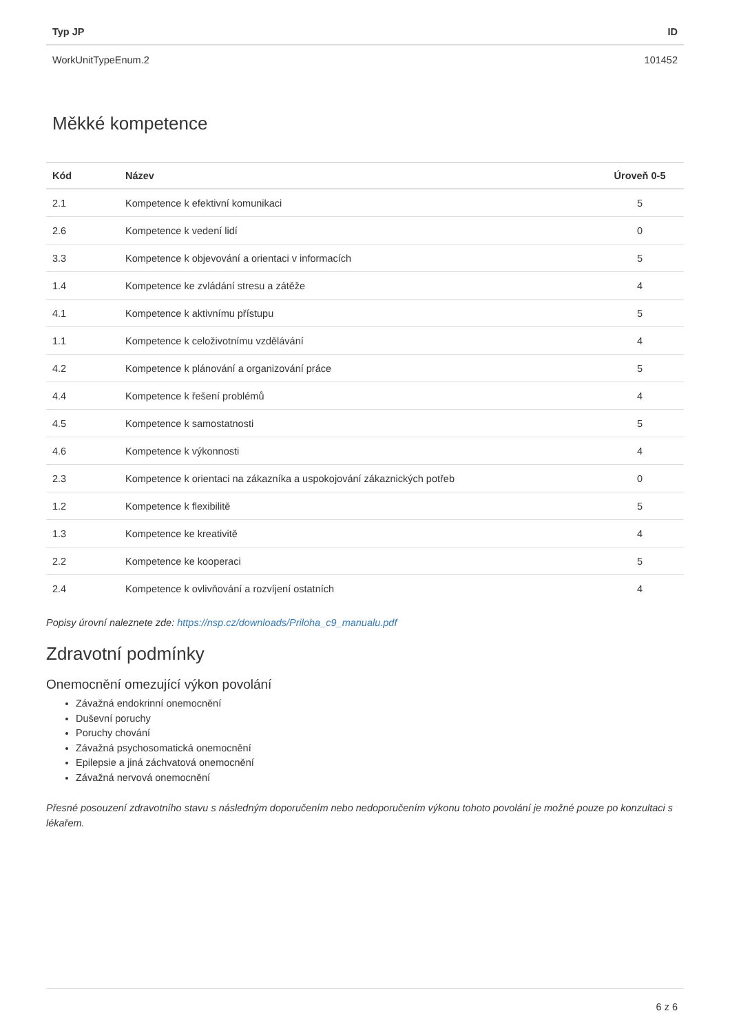| Typ JP | ID |
| --- | --- |
| WorkUnitTypeEnum.2 | 101452 |
Měkké kompetence
| Kód | Název | Úroveň 0-5 |
| --- | --- | --- |
| 2.1 | Kompetence k efektivní komunikaci | 5 |
| 2.6 | Kompetence k vedení lidí | 0 |
| 3.3 | Kompetence k objevování a orientaci v informacích | 5 |
| 1.4 | Kompetence ke zvládání stresu a zátěže | 4 |
| 4.1 | Kompetence k aktivnímu přístupu | 5 |
| 1.1 | Kompetence k celoživotnímu vzdělávání | 4 |
| 4.2 | Kompetence k plánování a organizování práce | 5 |
| 4.4 | Kompetence k řešení problémů | 4 |
| 4.5 | Kompetence k samostatnosti | 5 |
| 4.6 | Kompetence k výkonnosti | 4 |
| 2.3 | Kompetence k orientaci na zákazníka a uspokojování zákaznických potřeb | 0 |
| 1.2 | Kompetence k flexibilitě | 5 |
| 1.3 | Kompetence ke kreativitě | 4 |
| 2.2 | Kompetence ke kooperaci | 5 |
| 2.4 | Kompetence k ovlivňování a rozvíjení ostatních | 4 |
Popisy úrovní naleznete zde: https://nsp.cz/downloads/Priloha_c9_manualu.pdf
Zdravotní podmínky
Onemocnění omezující výkon povolání
Závažná endokrinní onemocnění
Duševní poruchy
Poruchy chování
Závažná psychosomatická onemocnění
Epilepsie a jiná záchvatová onemocnění
Závažná nervová onemocnění
Přesné posouzení zdravotního stavu s následným doporučením nebo nedoporučením výkonu tohoto povolání je možné pouze po konzultaci s lékařem.
6 z 6